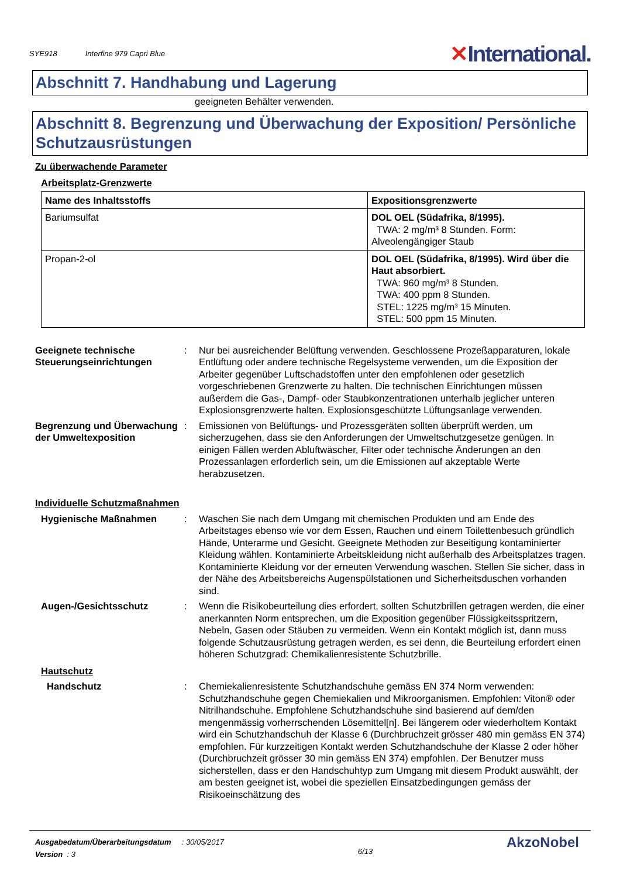SYE918 Interfine 979 Capri Blue
✕International.
Abschnitt 7. Handhabung und Lagerung
geeigneten Behälter verwenden.
Abschnitt 8. Begrenzung und Überwachung der Exposition/ Persönliche Schutzausrüstungen
Zu überwachende Parameter
Arbeitsplatz-Grenzwerte
| Name des Inhaltsstoffs | Expositionsgrenzwerte |
| --- | --- |
| Bariumsulfat | DOL OEL (Südafrika, 8/1995). TWA: 2 mg/m³ 8 Stunden. Form: Alveolengängiger Staub |
| Propan-2-ol | DOL OEL (Südafrika, 8/1995). Wird über die Haut absorbiert. TWA: 960 mg/m³ 8 Stunden. TWA: 400 ppm 8 Stunden. STEL: 1225 mg/m³ 15 Minuten. STEL: 500 ppm 15 Minuten. |
Geeignete technische Steuerungseinrichtungen
: Nur bei ausreichender Belüftung verwenden. Geschlossene Prozeßapparaturen, lokale Entlüftung oder andere technische Regelsysteme verwenden, um die Exposition der Arbeiter gegenüber Luftschadstoffen unter den empfohlenen oder gesetzlich vorgeschriebenen Grenzwerte zu halten. Die technischen Einrichtungen müssen außerdem die Gas-, Dampf- oder Staubkonzentrationen unterhalb jeglicher unteren Explosionsgrenzwerte halten. Explosionsgeschützte Lüftungsanlage verwenden.
Begrenzung und Überwachung der Umweltexposition
: Emissionen von Belüftungs- und Prozessgeräten sollten überprüft werden, um sicherzugehen, dass sie den Anforderungen der Umweltschutzgesetze genügen. In einigen Fällen werden Abluftwäscher, Filter oder technische Änderungen an den Prozessanlagen erforderlich sein, um die Emissionen auf akzeptable Werte herabzusetzen.
Individuelle Schutzmaßnahmen
Hygienische Maßnahmen : Waschen Sie nach dem Umgang mit chemischen Produkten und am Ende des Arbeitstages ebenso wie vor dem Essen, Rauchen und einem Toilettenbesuch gründlich Hände, Unterarme und Gesicht. Geeignete Methoden zur Beseitigung kontaminierter Kleidung wählen. Kontaminierte Arbeitskleidung nicht außerhalb des Arbeitsplatzes tragen. Kontaminierte Kleidung vor der erneuten Verwendung waschen. Stellen Sie sicher, dass in der Nähe des Arbeitsbereichs Augenspülstationen und Sicherheitsduschen vorhanden sind.
Augen-/Gesichtsschutz : Wenn die Risikobeurteilung dies erfordert, sollten Schutzbrillen getragen werden, die einer anerkannten Norm entsprechen, um die Exposition gegenüber Flüssigkeitsspritzern, Nebeln, Gasen oder Stäuben zu vermeiden. Wenn ein Kontakt möglich ist, dann muss folgende Schutzausrüstung getragen werden, es sei denn, die Beurteilung erfordert einen höheren Schutzgrad: Chemikalienresistente Schutzbrille.
Hautschutz
Handschutz : Chemiekalienresistente Schutzhandschuhe gemäss EN 374 Norm verwenden: Schutzhandschuhe gegen Chemiekalien und Mikroorganismen. Empfohlen: Viton® oder Nitrilhandschuhe. Empfohlene Schutzhandschuhe sind basierend auf dem/den mengenmässig vorherrschenden Lösemittel[n]. Bei längerem oder wiederholtem Kontakt wird ein Schutzhandschuh der Klasse 6 (Durchbruchzeit grösser 480 min gemäss EN 374) empfohlen. Für kurzzeitigen Kontakt werden Schutzhandschuhe der Klasse 2 oder höher (Durchbruchzeit grösser 30 min gemäss EN 374) empfohlen. Der Benutzer muss sicherstellen, dass er den Handschuhtyp zum Umgang mit diesem Produkt auswählt, der am besten geeignet ist, wobei die speziellen Einsatzbedingungen gemäss der Risikoeinschätzung des
Ausgabedatum/Überarbeitungsdatum : 30/05/2017
Version : 3
6/13
AkzoNobel